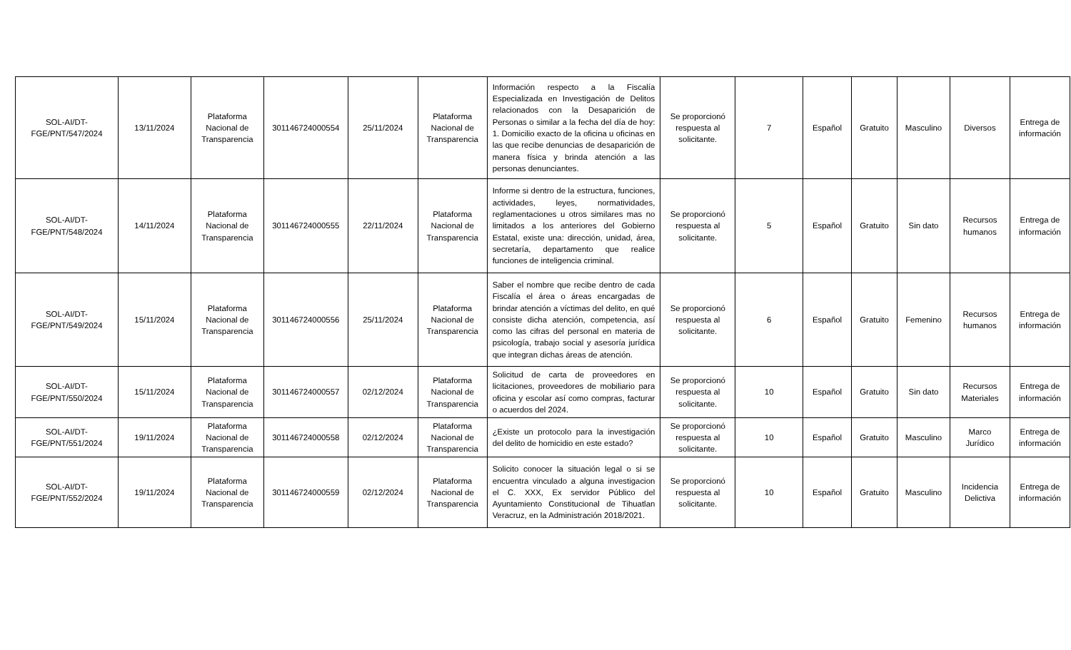| SOL-AI/DT-FGE/PNT/547/2024 | 13/11/2024 | Plataforma Nacional de Transparencia | 301146724000554 | 25/11/2024 | Plataforma Nacional de Transparencia | Información respecto a la Fiscalía Especializada en Investigación de Delitos relacionados con la Desaparición de Personas o similar a la fecha del día de hoy: 1. Domicilio exacto de la oficina u oficinas en las que recibe denuncias de desaparición de manera física y brinda atención a las personas denunciantes. | Se proporcionó respuesta al solicitante. | 7 | Español | Gratuito | Masculino | Diversos | Entrega de información |
| SOL-AI/DT-FGE/PNT/548/2024 | 14/11/2024 | Plataforma Nacional de Transparencia | 301146724000555 | 22/11/2024 | Plataforma Nacional de Transparencia | Informe si dentro de la estructura, funciones, actividades, leyes, normatividades, reglamentaciones u otros similares mas no limitados a los anteriores del Gobierno Estatal, existe una: dirección, unidad, área, secretaría, departamento que realice funciones de inteligencia criminal. | Se proporcionó respuesta al solicitante. | 5 | Español | Gratuito | Sin dato | Recursos humanos | Entrega de información |
| SOL-AI/DT-FGE/PNT/549/2024 | 15/11/2024 | Plataforma Nacional de Transparencia | 301146724000556 | 25/11/2024 | Plataforma Nacional de Transparencia | Saber el nombre que recibe dentro de cada Fiscalía el área o áreas encargadas de brindar atención a víctimas del delito, en qué consiste dicha atención, competencia, así como las cifras del personal en materia de psicología, trabajo social y asesoría jurídica que integran dichas áreas de atención. | Se proporcionó respuesta al solicitante. | 6 | Español | Gratuito | Femenino | Recursos humanos | Entrega de información |
| SOL-AI/DT-FGE/PNT/550/2024 | 15/11/2024 | Plataforma Nacional de Transparencia | 301146724000557 | 02/12/2024 | Plataforma Nacional de Transparencia | Solicitud de carta de proveedores en licitaciones, proveedores de mobiliario para oficina y escolar así como compras, facturar o acuerdos del 2024. | Se proporcionó respuesta al solicitante. | 10 | Español | Gratuito | Sin dato | Recursos Materiales | Entrega de información |
| SOL-AI/DT-FGE/PNT/551/2024 | 19/11/2024 | Plataforma Nacional de Transparencia | 301146724000558 | 02/12/2024 | Plataforma Nacional de Transparencia | ¿Existe un protocolo para la investigación del delito de homicidio en este estado? | Se proporcionó respuesta al solicitante. | 10 | Español | Gratuito | Masculino | Marco Jurídico | Entrega de información |
| SOL-AI/DT-FGE/PNT/552/2024 | 19/11/2024 | Plataforma Nacional de Transparencia | 301146724000559 | 02/12/2024 | Plataforma Nacional de Transparencia | Solicito conocer la situación legal o si se encuentra vinculado a alguna investigacion el C. XXX, Ex servidor Público del Ayuntamiento Constitucional de Tihuatlan Veracruz, en la Administración 2018/2021. | Se proporcionó respuesta al solicitante. | 10 | Español | Gratuito | Masculino | Incidencia Delictiva | Entrega de información |